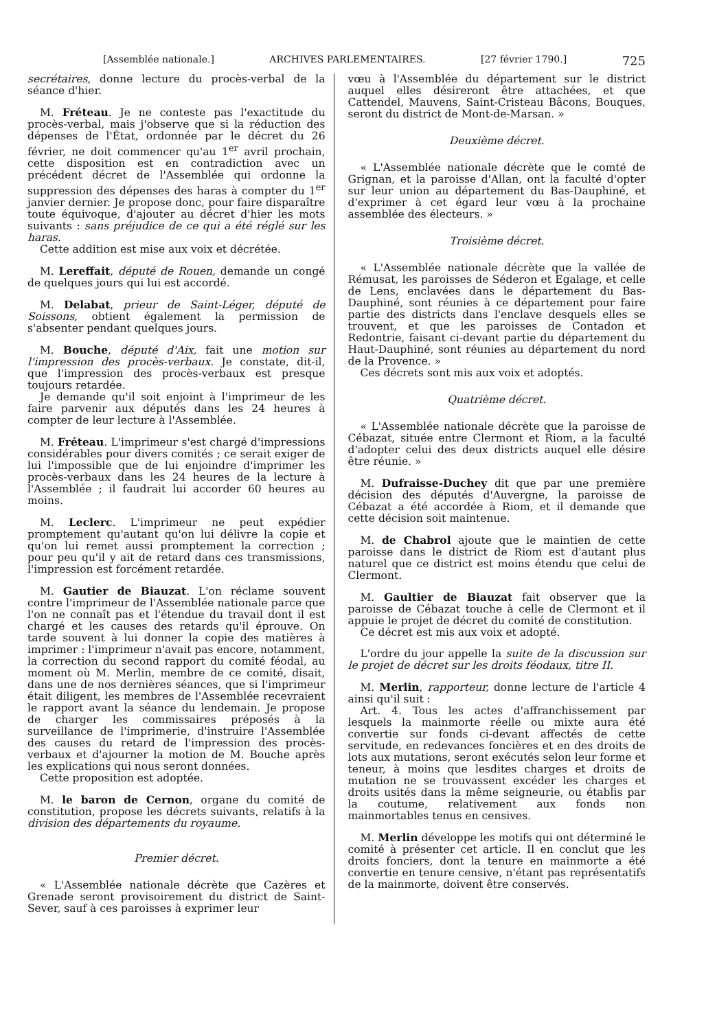[Assemblée nationale.] ARCHIVES PARLEMENTAIRES. [27 février 1790.] 725
secrétaires, donne lecture du procès-verbal de la séance d'hier.
M. Fréteau. Je ne conteste pas l'exactitude du procès-verbal, mais j'observe que si la réduction des dépenses de l'État, ordonnée par le décret du 26 février, ne doit commencer qu'au 1<sup>er</sup> avril prochain, cette disposition est en contradiction avec un précédent décret de l'Assemblée qui ordonne la suppression des dépenses des haras à compter du 1<sup>er</sup> janvier dernier. Je propose donc, pour faire disparaître toute équivoque, d'ajouter au décret d'hier les mots suivants : sans préjudice de ce qui a été réglé sur les haras.
Cette addition est mise aux voix et décrétée.
M. Lereffait, député de Rouen, demande un congé de quelques jours qui lui est accordé.
M. Delabat, prieur de Saint-Léger, député de Soissons, obtient également la permission de s'absenter pendant quelques jours.
M. Bouche, député d'Aix, fait une motion sur l'impression des procès-verbaux. Je constate, dit-il, que l'impression des procès-verbaux est presque toujours retardée.
Je demande qu'il soit enjoint à l'imprimeur de les faire parvenir aux députés dans les 24 heures à compter de leur lecture à l'Assemblée.
M. Fréteau. L'imprimeur s'est chargé d'impressions considérables pour divers comités ; ce serait exiger de lui l'impossible que de lui enjoindre d'imprimer les procès-verbaux dans les 24 heures de la lecture à l'Assemblée ; il faudrait lui accorder 60 heures au moins.
M. Leclerc. L'imprimeur ne peut expédier promptement qu'autant qu'on lui délivre la copie et qu'on lui remet aussi promptement la correction ; pour peu qu'il y ait de retard dans ces transmissions, l'impression est forcément retardée.
M. Gautier de Biauzat. L'on réclame souvent contre l'imprimeur de l'Assemblée nationale parce que l'on ne connaît pas et l'étendue du travail dont il est chargé et les causes des retards qu'il éprouve. On tarde souvent à lui donner la copie des matières à imprimer : l'imprimeur n'avait pas encore, notamment, la correction du second rapport du comité féodal, au moment où M. Merlin, membre de ce comité, disait, dans une de nos dernières séances, que si l'imprimeur était diligent, les membres de l'Assemblée recevraient le rapport avant la séance du lendemain. Je propose de charger les commissaires préposés à la surveillance de l'imprimerie, d'instruire l'Assemblée des causes du retard de l'impression des procès-verbaux et d'ajourner la motion de M. Bouche après les explications qui nous seront données.
Cette proposition est adoptée.
M. le baron de Cernon, organe du comité de constitution, propose les décrets suivants, relatifs à la division des départements du royaume.
Premier décret.
« L'Assemblée nationale décrète que Cazères et Grenade seront provisoirement du district de Saint-Sever, sauf à ces paroisses à exprimer leur
vœu à l'Assemblée du département sur le district auquel elles désireront être attachées, et que Cattendel, Mauvens, Saint-Cristeau Bâcons, Bouques, seront du district de Mont-de-Marsan. »
Deuxième décret.
« L'Assemblée nationale décrète que le comté de Grignan, et la paroisse d'Allan, ont la faculté d'opter sur leur union au département du Bas-Dauphiné, et d'exprimer à cet égard leur vœu à la prochaine assemblée des électeurs. »
Troisième décret.
« L'Assemblée nationale décrète que la vallée de Rémusat, les paroisses de Séderon et Egalage, et celle de Lens, enclavées dans le département du Bas-Dauphiné, sont réunies à ce département pour faire partie des districts dans l'enclave desquels elles se trouvent, et que les paroisses de Contadon et Redontrie, faisant ci-devant partie du département du Haut-Dauphiné, sont réunies au département du nord de la Provence. »
Ces décrets sont mis aux voix et adoptés.
Quatrième décret.
« L'Assemblée nationale décrète que la paroisse de Cébazat, située entre Clermont et Riom, a la faculté d'adopter celui des deux districts auquel elle désire être réunie. »
M. Dufraisse-Duchey dit que par une première décision des députés d'Auvergne, la paroisse de Cébazat a été accordée à Riom, et il demande que cette décision soit maintenue.
M. de Chabrol ajoute que le maintien de cette paroisse dans le district de Riom est d'autant plus naturel que ce district est moins étendu que celui de Clermont.
M. Gaultier de Biauzat fait observer que la paroisse de Cébazat touche à celle de Clermont et il appuie le projet de décret du comité de constitution.
Ce décret est mis aux voix et adopté.
L'ordre du jour appelle la suite de la discussion sur le projet de décret sur les droits féodaux, titre II.
M. Merlin, rapporteur, donne lecture de l'article 4 ainsi qu'il suit :
Art. 4. Tous les actes d'affranchissement par lesquels la mainmorte réelle ou mixte aura été convertie sur fonds ci-devant affectés de cette servitude, en redevances foncières et en des droits de lots aux mutations, seront exécutés selon leur forme et teneur, à moins que lesdites charges et droits de mutation ne se trouvassent excéder les charges et droits usités dans la même seigneurie, ou établis par la coutume, relativement aux fonds non mainmortables tenus en censives.
M. Merlin développe les motifs qui ont déterminé le comité à présenter cet article. Il en conclut que les droits fonciers, dont la tenure en mainmorte a été convertie en tenure censive, n'étant pas représentatifs de la mainmorte, doivent être conservés.